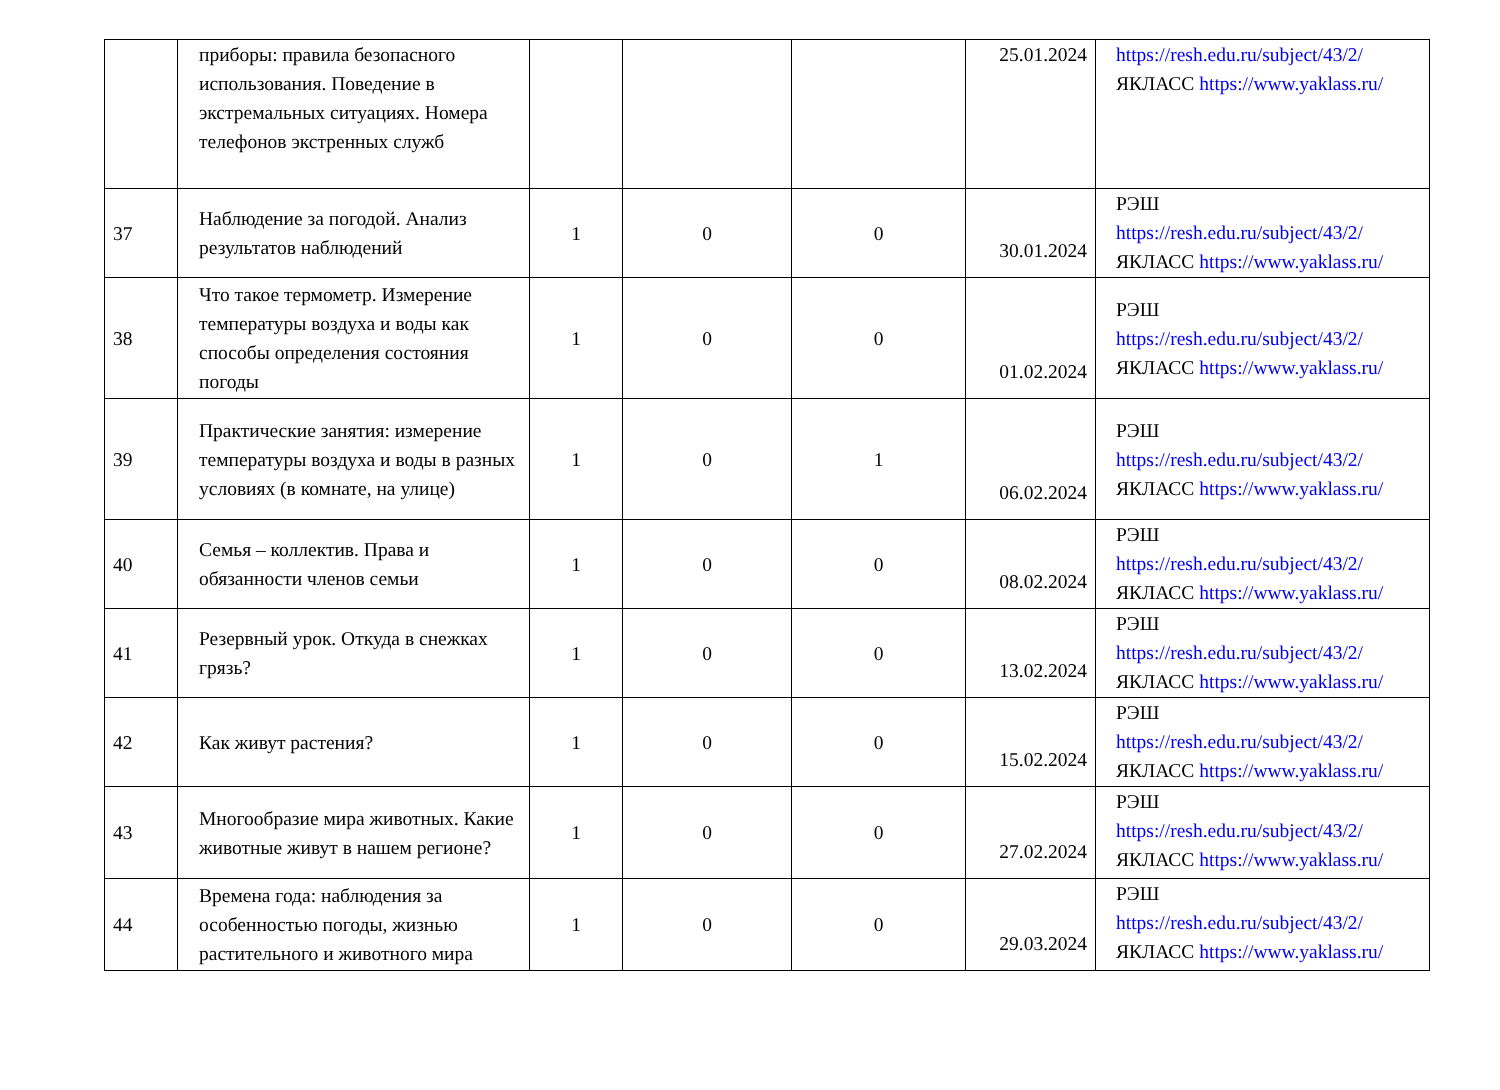| | приборы: правила безопасного использования. Поведение в экстремальных ситуациях. Номера телефонов экстренных служб | | | | 25.01.2024 | https://resh.edu.ru/subject/43/2/ ЯКЛАСС https://www.yaklass.ru/ |
| 37 | Наблюдение за погодой. Анализ результатов наблюдений | 1 | 0 | 0 | 30.01.2024 | РЭШ https://resh.edu.ru/subject/43/2/ ЯКЛАСС https://www.yaklass.ru/ |
| 38 | Что такое термометр. Измерение температуры воздуха и воды как способы определения состояния погоды | 1 | 0 | 0 | 01.02.2024 | РЭШ https://resh.edu.ru/subject/43/2/ ЯКЛАСС https://www.yaklass.ru/ |
| 39 | Практические занятия: измерение температуры воздуха и воды в разных условиях (в комнате, на улице) | 1 | 0 | 1 | 06.02.2024 | РЭШ https://resh.edu.ru/subject/43/2/ ЯКЛАСС https://www.yaklass.ru/ |
| 40 | Семья – коллектив. Права и обязанности членов семьи | 1 | 0 | 0 | 08.02.2024 | РЭШ https://resh.edu.ru/subject/43/2/ ЯКЛАСС https://www.yaklass.ru/ |
| 41 | Резервный урок. Откуда в снежках грязь? | 1 | 0 | 0 | 13.02.2024 | РЭШ https://resh.edu.ru/subject/43/2/ ЯКЛАСС https://www.yaklass.ru/ |
| 42 | Как живут растения? | 1 | 0 | 0 | 15.02.2024 | РЭШ https://resh.edu.ru/subject/43/2/ ЯКЛАСС https://www.yaklass.ru/ |
| 43 | Многообразие мира животных. Какие животные живут в нашем регионе? | 1 | 0 | 0 | 27.02.2024 | РЭШ https://resh.edu.ru/subject/43/2/ ЯКЛАСС https://www.yaklass.ru/ |
| 44 | Времена года: наблюдения за особенностью погоды, жизнью растительного и животного мира | 1 | 0 | 0 | 29.03.2024 | РЭШ https://resh.edu.ru/subject/43/2/ ЯКЛАСС https://www.yaklass.ru/ |